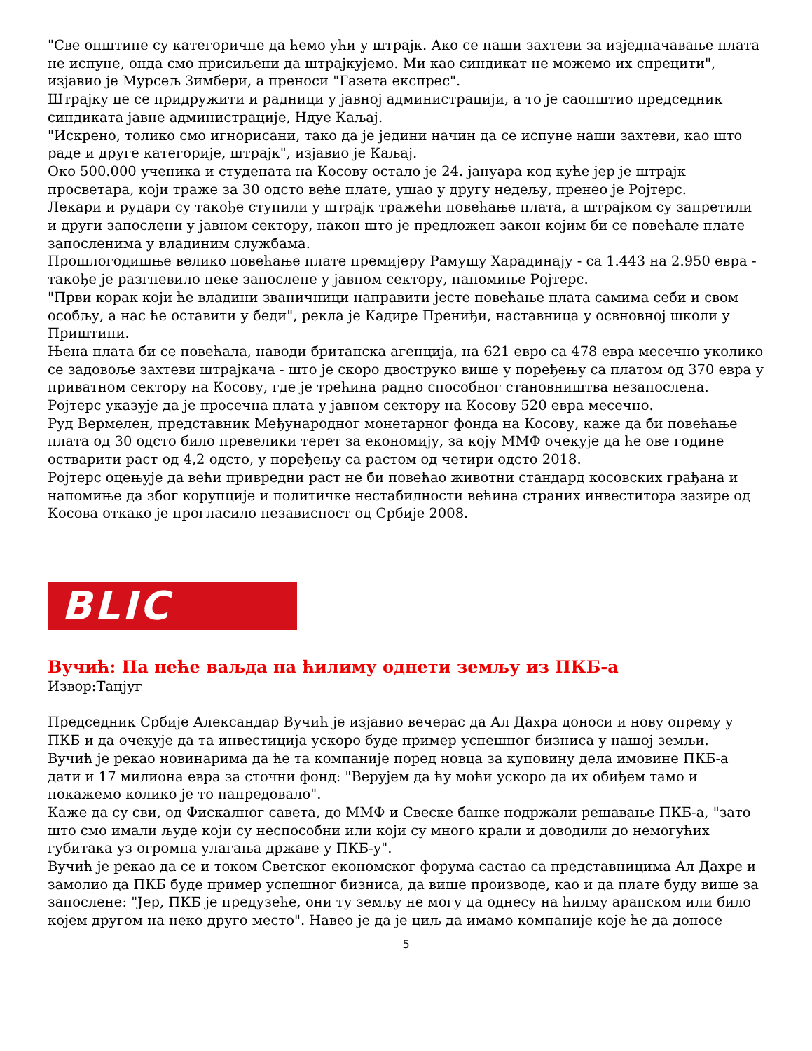"Све општине су категоричне да ћемо ући у штрајк. Ако се наши захтеви за изједначавање плата не испуне, онда смо присиљени да штрајкујемо. Ми као синдикат не можемо их спрецити", изјавио је Мурсељ Зимбери, а преноси "Газета експрес".
Штрајку це се придружити и радници у јавној администрацији, а то је саопштио председник синдиката јавне администрације, Ндуе Каљај.
"Искрено, толико смо игнорисани, тако да је једини начин да се испуне наши захтеви, као што раде и друге категорије, штрајк", изјавио је Каљај.
Око 500.000 ученика и студената на Косову остало је 24. јануара код куће јер је штрајк просветара, који траже за 30 одсто веће плате, ушао у другу недељу, пренео је Ројтерс.
Лекари и рудари су такође ступили у штрајк тражећи повећање плата, а штрајком су запретили и други запослени у јавном сектору, након што је предложен закон којим би се повећале плате запосленима у владиним службама.
Прошлогодишње велико повећање плате премијеру Рамушу Харадинају - са 1.443 на 2.950 евра - такође је разгневило неке запослене у јавном сектору, напомиње Ројтерс.
"Први корак који ће владини званичници направити јесте повећање плата самима себи и свом особљу, а нас ће оставити у беди", рекла је Кадире Прениђи, наставница у освновној школи у Приштини.
Њена плата би се повећала, наводи британска агенција, на 621 евро са 478 евра месечно уколико се задовоље захтеви штрајкача - што је скоро двоструко више у поређењу са платом од 370 евра у приватном сектору на Косову, где је трећина радно способног становништва незапослена.
Ројтерс указује да је просечна плата у јавном сектору на Косову 520 евра месечно.
Руд Вермелен, представник Међународног монетарног фонда на Косову, каже да би повећање плата од 30 одсто било превелики терет за економију, за коју ММФ очекује да ће ове године остварити раст од 4,2 одсто, у поређењу са растом од четири одсто 2018.
Ројтерс оцењује да већи привредни раст не би повећао животни стандард косовских грађана и напомиње да због корупције и политичке нестабилности већина страних инвеститора зазире од Косова откако је прогласило независност од Србије 2008.
BLIC
Вучић: Па неће ваљда на ћилиму однети земљу из ПКБ-а
Извор:Танјуг
Председник Србије Александар Вучић је изјавио вечерас да Ал Дахра доноси и нову опрему у ПКБ и да очекује да та инвестиција ускоро буде пример успешног бизниса у нашој земљи.
Вучић је рекао новинарима да ће та компаније поред новца за куповину дела имовине ПКБ-а дати и 17 милиона евра за сточни фонд: "Верујем да ћу моћи ускоро да их обиђем тамо и покажемо колико је то напредовало".
Каже да су сви, од Фискалног савета, до ММФ и Свеске банке подржали решавање ПКБ-а, "зато што смо имали људе који су неспособни или који су много крали и доводили до немогућих губитака уз огромна улагања државе у ПКБ-у".
Вучић је рекао да се и током Светског економског форума састао са представницима Ал Дахре и замолио да ПКБ буде пример успешног бизниса, да више производе, као и да плате буду више за запослене: "Јер, ПКБ је предузеће, они ту земљу не могу да однесу на ћилму арапском или било којем другом на неко друго место". Навео је да је циљ да имамо компаније које ће да доносе
5